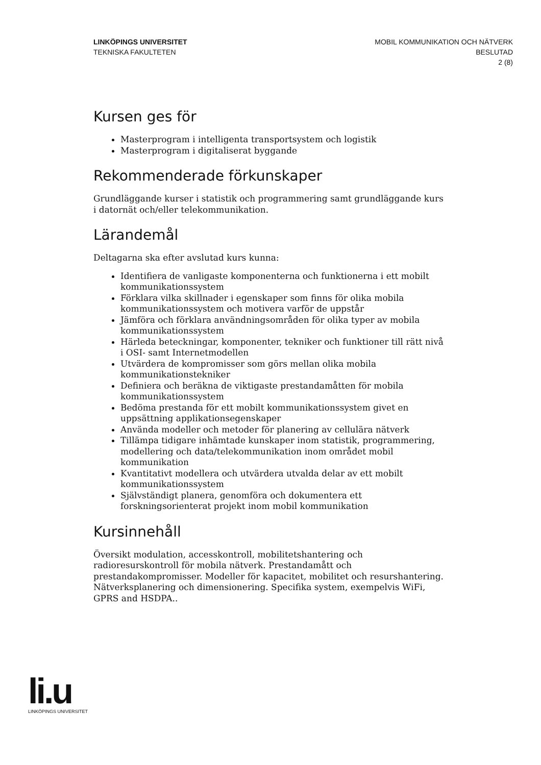LINKÖPINGS UNIVERSITET
TEKNISKA FAKULTETEN
MOBIL KOMMUNIKATION OCH NÄTVERK
BESLUTAD
2 (8)
Kursen ges för
Masterprogram i intelligenta transportsystem och logistik
Masterprogram i digitaliserat byggande
Rekommenderade förkunskaper
Grundläggande kurser i statistik och programmering samt grundläggande kurs i datornät och/eller telekommunikation.
Lärandemål
Deltagarna ska efter avslutad kurs kunna:
Identifiera de vanligaste komponenterna och funktionerna i ett mobilt kommunikationssystem
Förklara vilka skillnader i egenskaper som finns för olika mobila kommunikationssystem och motivera varför de uppstår
Jämföra och förklara användningsområden för olika typer av mobila kommunikationssystem
Härleda beteckningar, komponenter, tekniker och funktioner till rätt nivå i OSI- samt Internetmodellen
Utvärdera de kompromisser som görs mellan olika mobila kommunikationstekniker
Definiera och beräkna de viktigaste prestandamåtten för mobila kommunikationssystem
Bedöma prestanda för ett mobilt kommunikationssystem givet en uppsättning applikationsegenskaper
Använda modeller och metoder för planering av cellulära nätverk
Tillämpa tidigare inhämtade kunskaper inom statistik, programmering, modellering och data/telekommunikation inom området mobil kommunikation
Kvantitativt modellera och utvärdera utvalda delar av ett mobilt kommunikationssystem
Självständigt planera, genomföra och dokumentera ett forskningsorienterat projekt inom mobil kommunikation
Kursinnehåll
Översikt modulation, accesskontroll, mobilitetshantering och radioresurskontroll för mobila nätverk. Prestandamått och prestandakompromisser. Modeller för kapacitet, mobilitet och resurshantering. Nätverksplanering och dimensionering. Specifika system, exempelvis WiFi, GPRS and HSDPA..
li.u
LINKÖPINGS UNIVERSITET